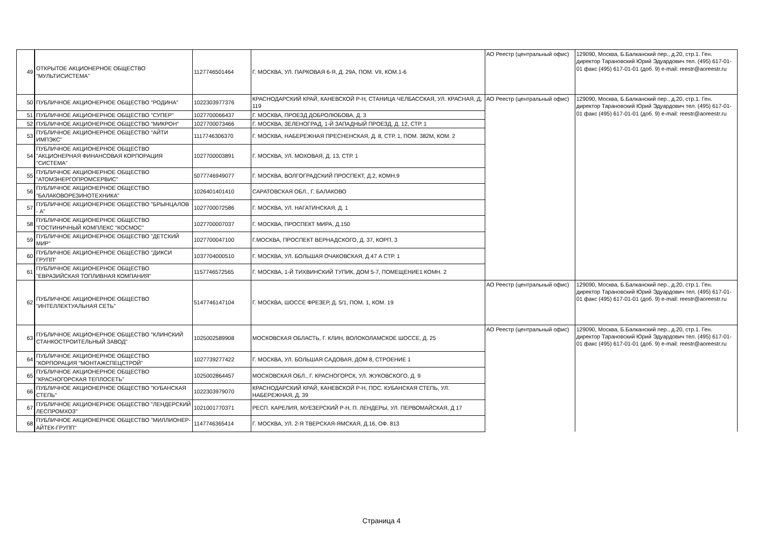| 49 | ОТКРЫТОЕ АКЦИОНЕРНОЕ ОБЩЕСТВО "МУЛЬТИСИСТЕМА" | 1127746501464 | Г. МОСКВА, УЛ. ПАРКОВАЯ 6-Я, Д. 29А, ПОМ. VII, КОМ.1-6 | АО Реестр (центральный офис) | 129090, Москва, Б.Балканский пер., д.20, стр.1. Ген. директор Тарановский Юрий Эдуардович тел. (495) 617-01-01 факс (495) 617-01-01 (доб. 9) e-mail: reestr@aoreestr.ru |
| 50 | ПУБЛИЧНОЕ АКЦИОНЕРНОЕ ОБЩЕСТВО "РОДИНА" | 1022303977376 | КРАСНОДАРСКИЙ КРАЙ, КАНЕВСКОЙ Р-Н, СТАНИЦА ЧЕЛБАССКАЯ, УЛ. КРАСНАЯ, Д, 119 | АО Реестр (центральный офис) | 129090, Москва, Б.Балканский пер., д.20, стр.1. Ген. директор Тарановский Юрий Эдуардович тел. (495) 617-01-01 факс (495) 617-01-01 (доб. 9) e-mail: reestr@aoreestr.ru |
| 51 | ПУБЛИЧНОЕ АКЦИОНЕРНОЕ ОБЩЕСТВО "СУПЕР" | 1027700066437 | Г. МОСКВА, ПРОЕЗД ДОБРОЛЮБОВА, Д. 3 | | |
| 52 | ПУБЛИЧНОЕ АКЦИОНЕРНОЕ ОБЩЕСТВО "МИКРОН" | 1027700073466 | Г. МОСКВА, ЗЕЛЕНОГРАД, 1-Й ЗАПАДНЫЙ ПРОЕЗД, Д. 12, СТР. 1 | | |
| 53 | ПУБЛИЧНОЕ АКЦИОНЕРНОЕ ОБЩЕСТВО "АЙТИ ИМПЭКС" | 1117746306370 | Г. МОСКВА, НАБЕРЕЖНАЯ ПРЕСНЕНСКАЯ, Д. 8, СТР. 1, ПОМ. 382М, КОМ. 2 | | |
| 54 | ПУБЛИЧНОЕ АКЦИОНЕРНОЕ ОБЩЕСТВО "АКЦИОНЕРНАЯ ФИНАНСОВАЯ КОРПОРАЦИЯ "СИСТЕМА" | 1027700003891 | Г. МОСКВА, УЛ. МОХОВАЯ, Д. 13, СТР. 1 | | |
| 55 | ПУБЛИЧНОЕ АКЦИОНЕРНОЕ ОБЩЕСТВО "АТОМЭНЕРГОПРОМСЕРВИС" | 5077746949077 | Г. МОСКВА, ВОЛГОГРАДСКИЙ ПРОСПЕКТ, Д.2, КОМН.9 | | |
| 56 | ПУБЛИЧНОЕ АКЦИОНЕРНОЕ ОБЩЕСТВО "БАЛАКОВОРЕЗИНОТЕХНИКА" | 1026401401410 | САРАТОВСКАЯ ОБЛ., Г. БАЛАКОВО | | |
| 57 | ПУБЛИЧНОЕ АКЦИОНЕРНОЕ ОБЩЕСТВО "БРЫНЦАЛОВ - А" | 1027700072586 | Г. МОСКВА, УЛ. НАГАТИНСКАЯ, Д. 1 | | |
| 58 | ПУБЛИЧНОЕ АКЦИОНЕРНОЕ ОБЩЕСТВО "ГОСТИНИЧНЫЙ КОМПЛЕКС "КОСМОС" | 1027700007037 | Г. МОСКВА, ПРОСПЕКТ МИРА, Д.150 | | |
| 59 | ПУБЛИЧНОЕ АКЦИОНЕРНОЕ ОБЩЕСТВО "ДЕТСКИЙ МИР" | 1027700047100 | Г.МОСКВА, ПРОСПЕКТ ВЕРНАДСКОГО, Д. 37, КОРП. 3 | | |
| 60 | ПУБЛИЧНОЕ АКЦИОНЕРНОЕ ОБЩЕСТВО "ДИКСИ ГРУПП" | 1037704000510 | Г. МОСКВА, УЛ. БОЛЬШАЯ ОЧАКОВСКАЯ, Д.47 А СТР. 1 | | |
| 61 | ПУБЛИЧНОЕ АКЦИОНЕРНОЕ ОБЩЕСТВО "ЕВРАЗИЙСКАЯ ТОПЛИВНАЯ КОМПАНИЯ" | 1157746572565 | Г. МОСКВА, 1-Й ТИХВИНСКИЙ ТУПИК, ДОМ 5-7, ПОМЕЩЕНИЕ1 КОМН. 2 | | |
| 62 | ПУБЛИЧНОЕ АКЦИОНЕРНОЕ ОБЩЕСТВО "ИНТЕЛЛЕКТУАЛЬНАЯ СЕТЬ" | 5147746147104 | Г. МОСКВА, ШОССЕ ФРЕЗЕР, Д. 5/1, ПОМ. 1, КОМ. 19 | АО Реестр (центральный офис) | 129090, Москва, Б.Балканский пер., д.20, стр.1. Ген. директор Тарановский Юрий Эдуардович тел. (495) 617-01-01 факс (495) 617-01-01 (доб. 9) e-mail: reestr@aoreestr.ru |
| 63 | ПУБЛИЧНОЕ АКЦИОНЕРНОЕ ОБЩЕСТВО "КЛИНСКИЙ СТАНКОСТРОИТЕЛЬНЫЙ ЗАВОД" | 1025002589908 | МОСКОВСКАЯ ОБЛАСТЬ, Г. КЛИН, ВОЛОКОЛАМСКОЕ ШОССЕ, Д. 25 | АО Реестр (центральный офис) | 129090, Москва, Б.Балканский пер., д.20, стр.1. Ген. директор Тарановский Юрий Эдуардович тел. (495) 617-01-01 факс (495) 617-01-01 (доб. 9) e-mail: reestr@aoreestr.ru |
| 64 | ПУБЛИЧНОЕ АКЦИОНЕРНОЕ ОБЩЕСТВО "КОРПОРАЦИЯ "МОНТАЖСПЕЦСТРОЙ" | 1027739277422 | Г. МОСКВА, УЛ. БОЛЬШАЯ САДОВАЯ, ДОМ 8, СТРОЕНИЕ 1 | | |
| 65 | ПУБЛИЧНОЕ АКЦИОНЕРНОЕ ОБЩЕСТВО "КРАСНОГОРСКАЯ ТЕПЛОСЕТЬ" | 1025002864457 | МОСКОВСКАЯ ОБЛ., Г. КРАСНОГОРСК, УЛ. ЖУКОВСКОГО, Д. 9 | | |
| 66 | ПУБЛИЧНОЕ АКЦИОНЕРНОЕ ОБЩЕСТВО "КУБАНСКАЯ СТЕПЬ" | 1022303979070 | КРАСНОДАРСКИЙ КРАЙ, КАНЕВСКОЙ Р-Н, ПОС. КУБАНСКАЯ СТЕПЬ, УЛ. НАБЕРЕЖНАЯ, Д. 39 | | |
| 67 | ПУБЛИЧНОЕ АКЦИОНЕРНОЕ ОБЩЕСТВО "ЛЕНДЕРСКИЙ ЛЕСПРОМХОЗ" | 1021001770371 | РЕСП. КАРЕЛИЯ, МУЕЗЕРСКИЙ Р-Н, П. ЛЕНДЕРЫ, УЛ. ПЕРВОМАЙСКАЯ, Д 17 | | |
| 68 | ПУБЛИЧНОЕ АКЦИОНЕРНОЕ ОБЩЕСТВО "МИЛЛИОНЕР-АЙТЕК-ГРУПП" | 1147746365414 | Г. МОСКВА, УЛ. 2-Я ТВЕРСКАЯ-ЯМСКАЯ, Д.16, ОФ. 813 | | |
Страница 4